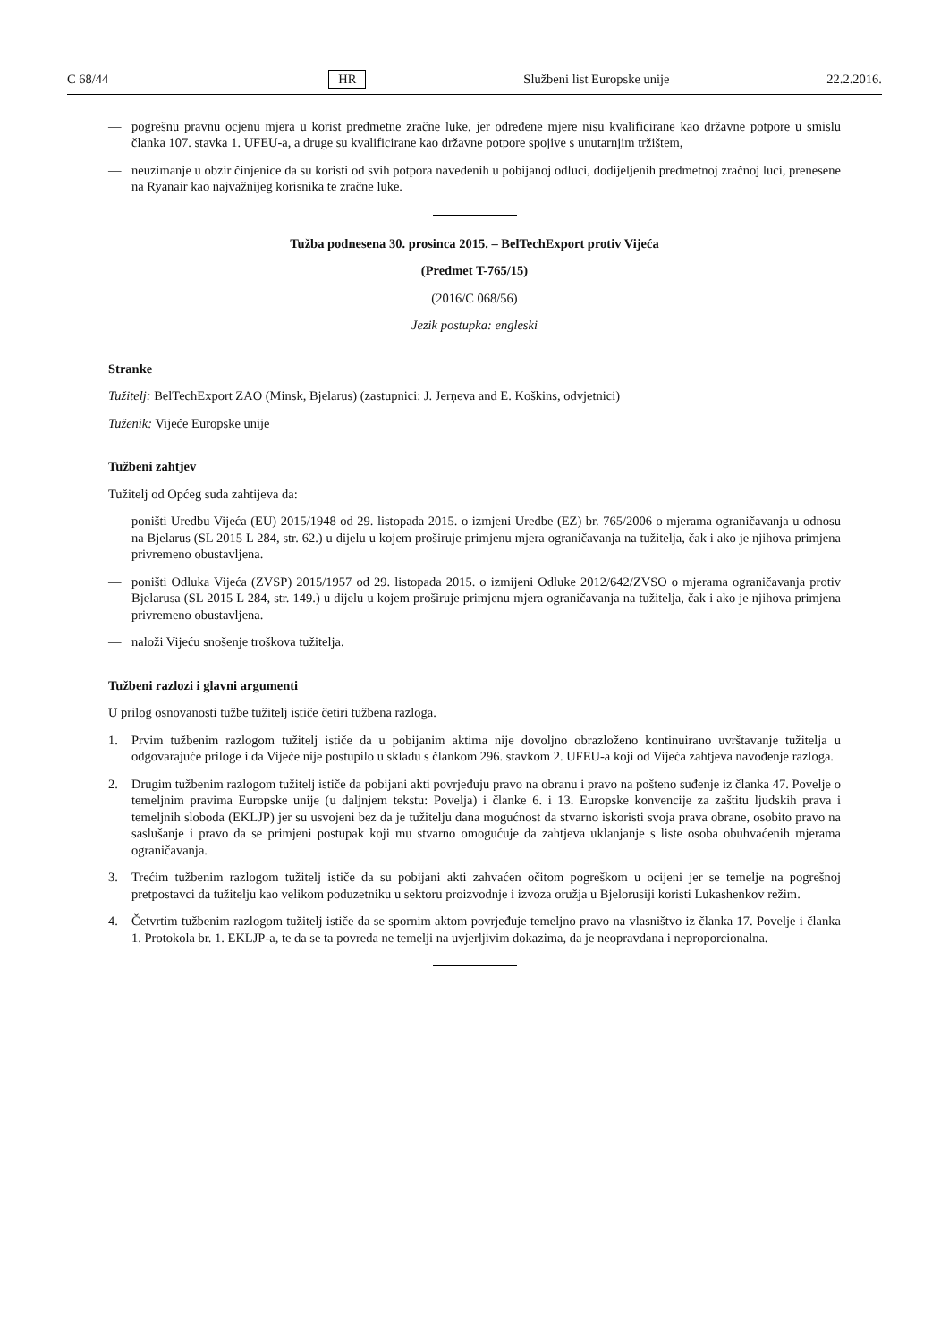C 68/44 HR Službeni list Europske unije 22.2.2016.
— pogrešnu pravnu ocjenu mjera u korist predmetne zračne luke, jer određene mjere nisu kvalificirane kao državne potpore u smislu članka 107. stavka 1. UFEU-a, a druge su kvalificirane kao državne potpore spojive s unutarnjim tržištem,
— neuzimanje u obzir činjenice da su koristi od svih potpora navedenih u pobijanoj odluci, dodijeljenih predmetnoj zračnoj luci, prenesene na Ryanair kao najvažnijeg korisnika te zračne luke.
Tužba podnesena 30. prosinca 2015. – BelTechExport protiv Vijeća
(Predmet T-765/15)
(2016/C 068/56)
Jezik postupka: engleski
Stranke
Tužitelj: BelTechExport ZAO (Minsk, Bjelarus) (zastupnici: J. Jerņeva and E. Koškins, odvjetnici)
Tuženik: Vijeće Europske unije
Tužbeni zahtjev
Tužitelj od Općeg suda zahtijeva da:
— poništi Uredbu Vijeća (EU) 2015/1948 od 29. listopada 2015. o izmjeni Uredbe (EZ) br. 765/2006 o mjerama ograničavanja u odnosu na Bjelarus (SL 2015 L 284, str. 62.) u dijelu u kojem proširuje primjenu mjera ograničavanja na tužitelja, čak i ako je njihova primjena privremeno obustavljena.
— poništi Odluka Vijeća (ZVSP) 2015/1957 od 29. listopada 2015. o izmijeni Odluke 2012/642/ZVSO o mjerama ograničavanja protiv Bjelarusa (SL 2015 L 284, str. 149.) u dijelu u kojem proširuje primjenu mjera ograničavanja na tužitelja, čak i ako je njihova primjena privremeno obustavljena.
— naloži Vijeću snošenje troškova tužitelja.
Tužbeni razlozi i glavni argumenti
U prilog osnovanosti tužbe tužitelj ističe četiri tužbena razloga.
1. Prvim tužbenim razlogom tužitelj ističe da u pobijanim aktima nije dovoljno obrazloženo kontinuirano uvrštavanje tužitelja u odgovarajuće priloge i da Vijeće nije postupilo u skladu s člankom 296. stavkom 2. UFEU-a koji od Vijeća zahtjeva navođenje razloga.
2. Drugim tužbenim razlogom tužitelj ističe da pobijani akti povrjeđuju pravo na obranu i pravo na pošteno suđenje iz članka 47. Povelje o temeljnim pravima Europske unije (u daljnjem tekstu: Povelja) i članke 6. i 13. Europske konvencije za zaštitu ljudskih prava i temeljnih sloboda (EKLJP) jer su usvojeni bez da je tužitelju dana mogućnost da stvarno iskoristi svoja prava obrane, osobito pravo na saslušanje i pravo da se primjeni postupak koji mu stvarno omogućuje da zahtjeva uklanjanje s liste osoba obuhvaćenih mjerama ograničavanja.
3. Trećim tužbenim razlogom tužitelj ističe da su pobijani akti zahvaćen očitom pogreškom u ocijeni jer se temelje na pogrešnoj pretpostavci da tužitelju kao velikom poduzetniku u sektoru proizvodnje i izvoza oružja u Bjelorusiji koristi Lukashenkov režim.
4. Četvrtim tužbenim razlogom tužitelj ističe da se spornim aktom povrjeđuje temeljno pravo na vlasništvo iz članka 17. Povelje i članka 1. Protokola br. 1. EKLJP-a, te da se ta povreda ne temelji na uvjerljivim dokazima, da je neopravdana i neproporcionalna.